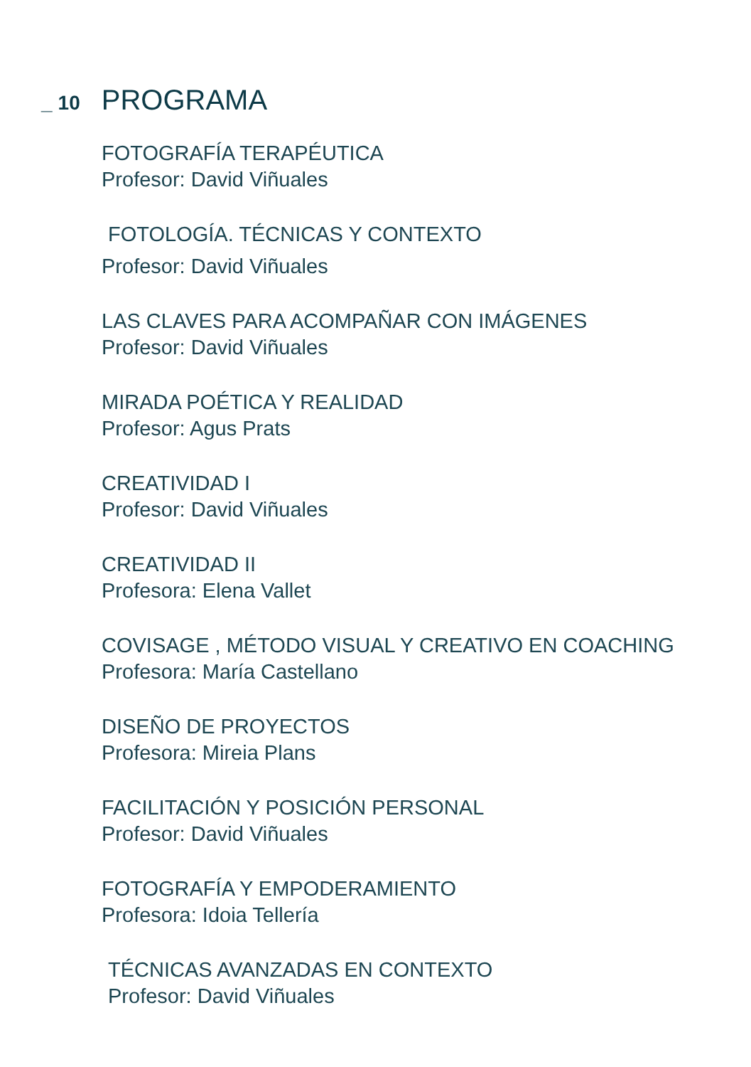_ 10
PROGRAMA
FOTOGRAFÍA TERAPÉUTICA
Profesor: David Viñuales
FOTOLOGÍA. TÉCNICAS Y CONTEXTO
Profesor: David Viñuales
LAS CLAVES PARA ACOMPAÑAR CON IMÁGENES
Profesor: David Viñuales
MIRADA POÉTICA Y REALIDAD
Profesor: Agus Prats
CREATIVIDAD I
Profesor: David Viñuales
CREATIVIDAD II
Profesora: Elena Vallet
COVISAGE , MÉTODO VISUAL Y CREATIVO EN COACHING
Profesora: María Castellano
DISEÑO DE PROYECTOS
Profesora: Mireia Plans
FACILITACIÓN Y POSICIÓN PERSONAL
Profesor: David Viñuales
FOTOGRAFÍA Y EMPODERAMIENTO
Profesora: Idoia Tellería
TÉCNICAS AVANZADAS EN CONTEXTO
Profesor: David Viñuales